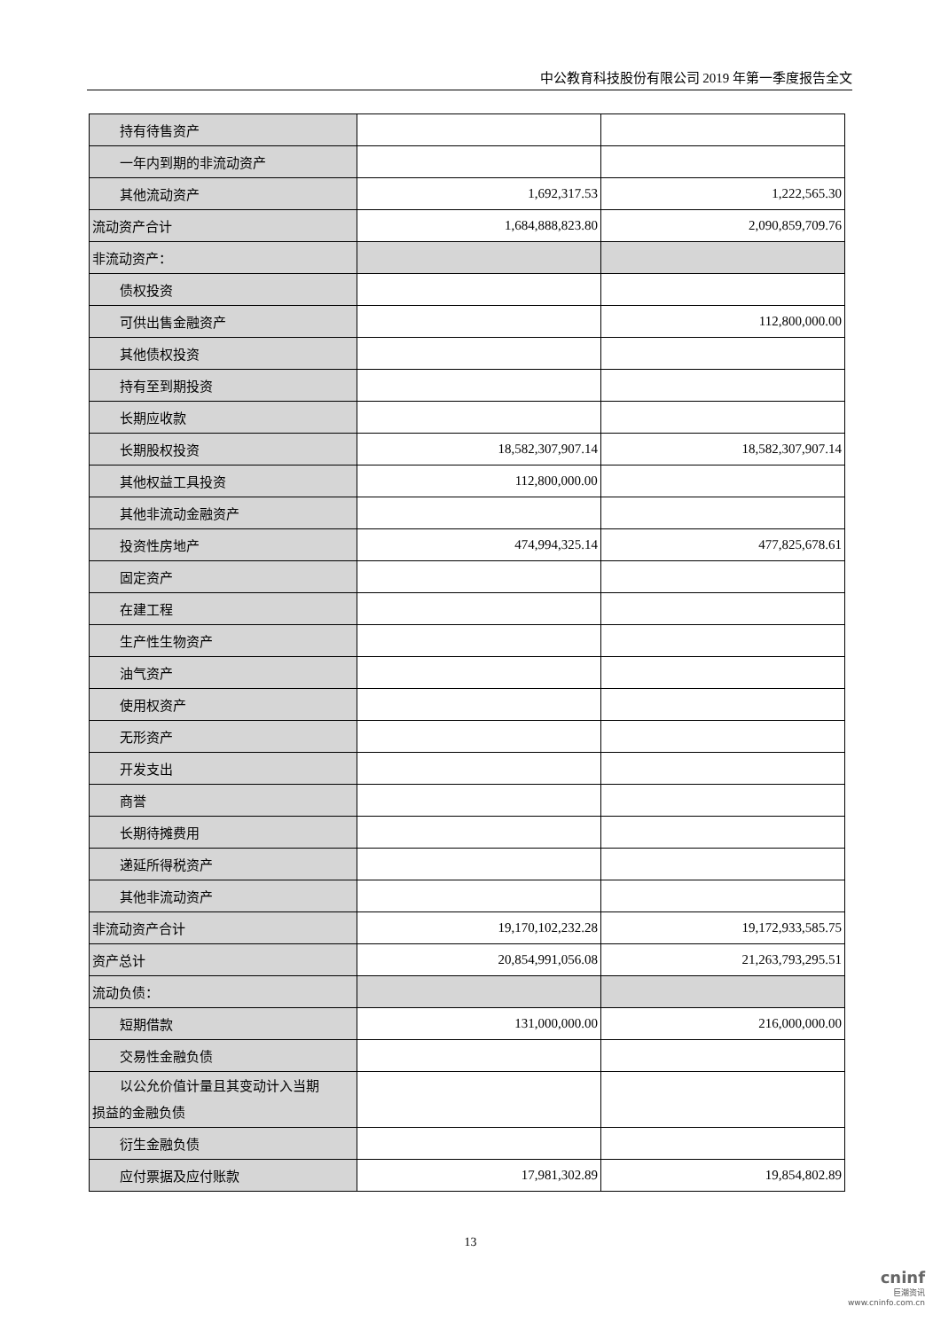中公教育科技股份有限公司 2019 年第一季度报告全文
| 持有待售资产 | | |
| 一年内到期的非流动资产 | | |
| 其他流动资产 | 1,692,317.53 | 1,222,565.30 |
| 流动资产合计 | 1,684,888,823.80 | 2,090,859,709.76 |
| 非流动资产： | | |
| 债权投资 | | |
| 可供出售金融资产 | | 112,800,000.00 |
| 其他债权投资 | | |
| 持有至到期投资 | | |
| 长期应收款 | | |
| 长期股权投资 | 18,582,307,907.14 | 18,582,307,907.14 |
| 其他权益工具投资 | 112,800,000.00 | |
| 其他非流动金融资产 | | |
| 投资性房地产 | 474,994,325.14 | 477,825,678.61 |
| 固定资产 | | |
| 在建工程 | | |
| 生产性生物资产 | | |
| 油气资产 | | |
| 使用权资产 | | |
| 无形资产 | | |
| 开发支出 | | |
| 商誉 | | |
| 长期待摊费用 | | |
| 递延所得税资产 | | |
| 其他非流动资产 | | |
| 非流动资产合计 | 19,170,102,232.28 | 19,172,933,585.75 |
| 资产总计 | 20,854,991,056.08 | 21,263,793,295.51 |
| 流动负债： | | |
| 短期借款 | 131,000,000.00 | 216,000,000.00 |
| 交易性金融负债 | | |
| 以公允价值计量且其变动计入当期 损益的金融负债 | | |
| 衍生金融负债 | | |
| 应付票据及应付账款 | 17,981,302.89 | 19,854,802.89 |
13
cninf
巨潮资讯
www.cninfo.com.cn